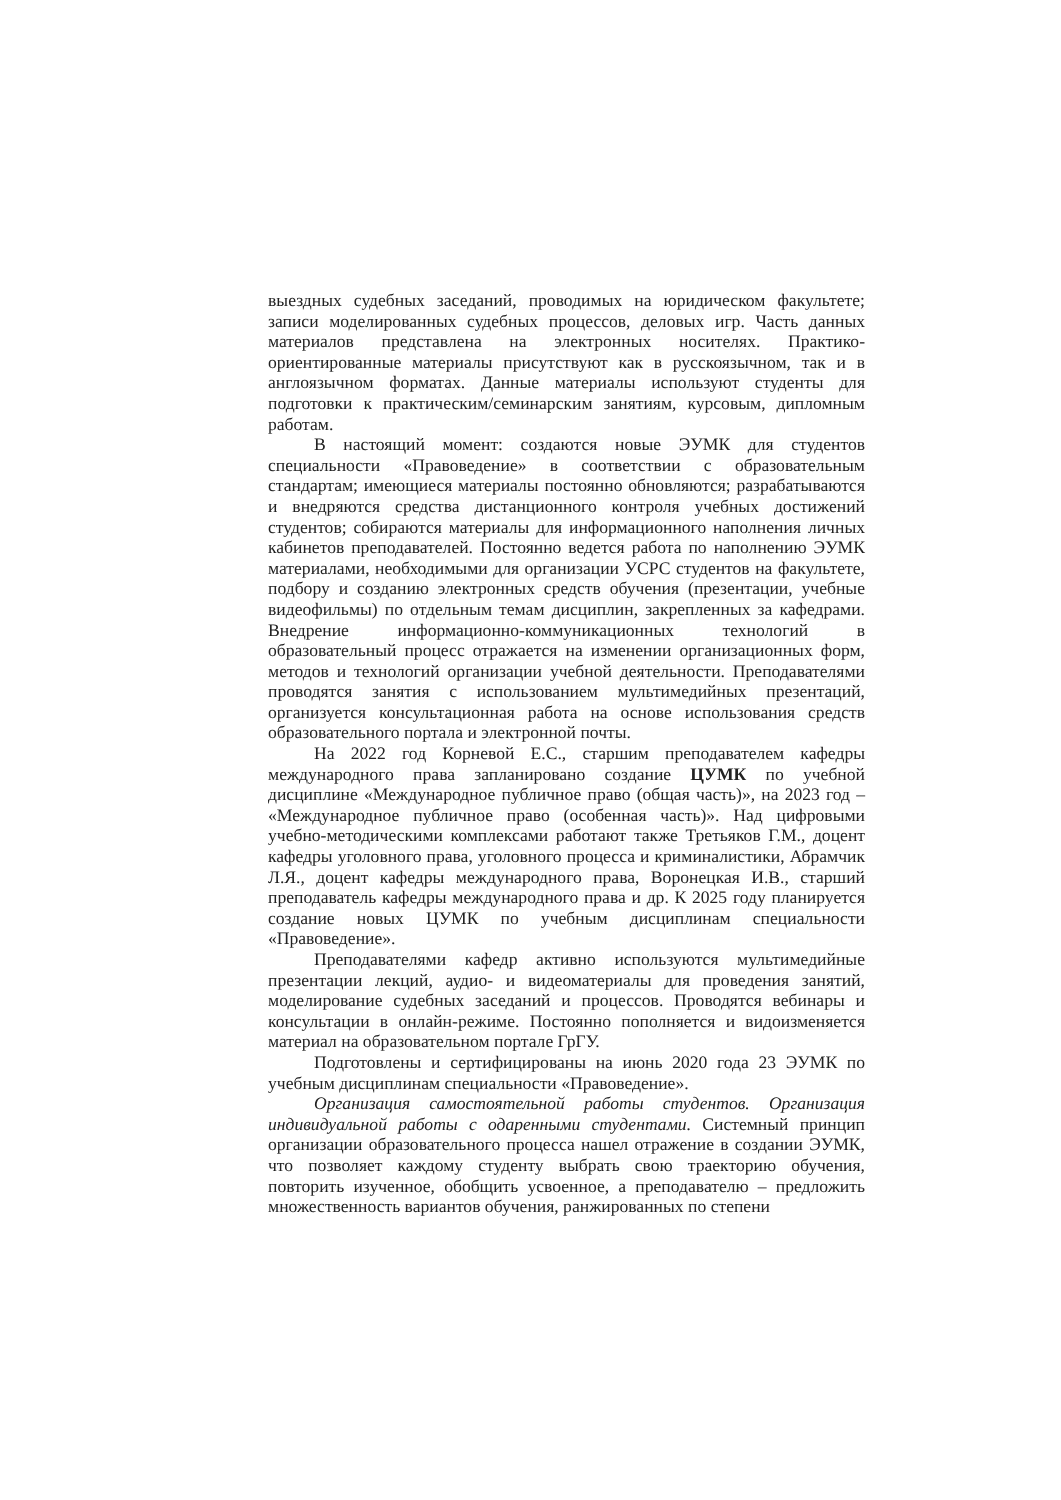выездных судебных заседаний, проводимых на юридическом факультете; записи моделированных судебных процессов, деловых игр. Часть данных материалов представлена на электронных носителях. Практико-ориентированные материалы присутствуют как в русскоязычном, так и в англоязычном форматах. Данные материалы используют студенты для подготовки к практическим/семинарским занятиям, курсовым, дипломным работам.
В настоящий момент: создаются новые ЭУМК для студентов специальности «Правоведение» в соответствии с образовательным стандартам; имеющиеся материалы постоянно обновляются; разрабатываются и внедряются средства дистанционного контроля учебных достижений студентов; собираются материалы для информационного наполнения личных кабинетов преподавателей. Постоянно ведется работа по наполнению ЭУМК материалами, необходимыми для организации УСРС студентов на факультете, подбору и созданию электронных средств обучения (презентации, учебные видеофильмы) по отдельным темам дисциплин, закрепленных за кафедрами. Внедрение информационно-коммуникационных технологий в образовательный процесс отражается на изменении организационных форм, методов и технологий организации учебной деятельности. Преподавателями проводятся занятия с использованием мультимедийных презентаций, организуется консультационная работа на основе использования средств образовательного портала и электронной почты.
На 2022 год Корневой Е.С., старшим преподавателем кафедры международного права запланировано создание ЦУМК по учебной дисциплине «Международное публичное право (общая часть)», на 2023 год – «Международное публичное право (особенная часть)». Над цифровыми учебно-методическими комплексами работают также Третьяков Г.М., доцент кафедры уголовного права, уголовного процесса и криминалистики, Абрамчик Л.Я., доцент кафедры международного права, Воронецкая И.В., старший преподаватель кафедры международного права и др. К 2025 году планируется создание новых ЦУМК по учебным дисциплинам специальности «Правоведение».
Преподавателями кафедр активно используются мультимедийные презентации лекций, аудио- и видеоматериалы для проведения занятий, моделирование судебных заседаний и процессов. Проводятся вебинары и консультации в онлайн-режиме. Постоянно пополняется и видоизменяется материал на образовательном портале ГрГУ.
Подготовлены и сертифицированы на июнь 2020 года 23 ЭУМК по учебным дисциплинам специальности «Правоведение».
Организация самостоятельной работы студентов. Организация индивидуальной работы с одаренными студентами. Системный принцип организации образовательного процесса нашел отражение в создании ЭУМК, что позволяет каждому студенту выбрать свою траекторию обучения, повторить изученное, обобщить усвоенное, а преподавателю – предложить множественность вариантов обучения, ранжированных по степени